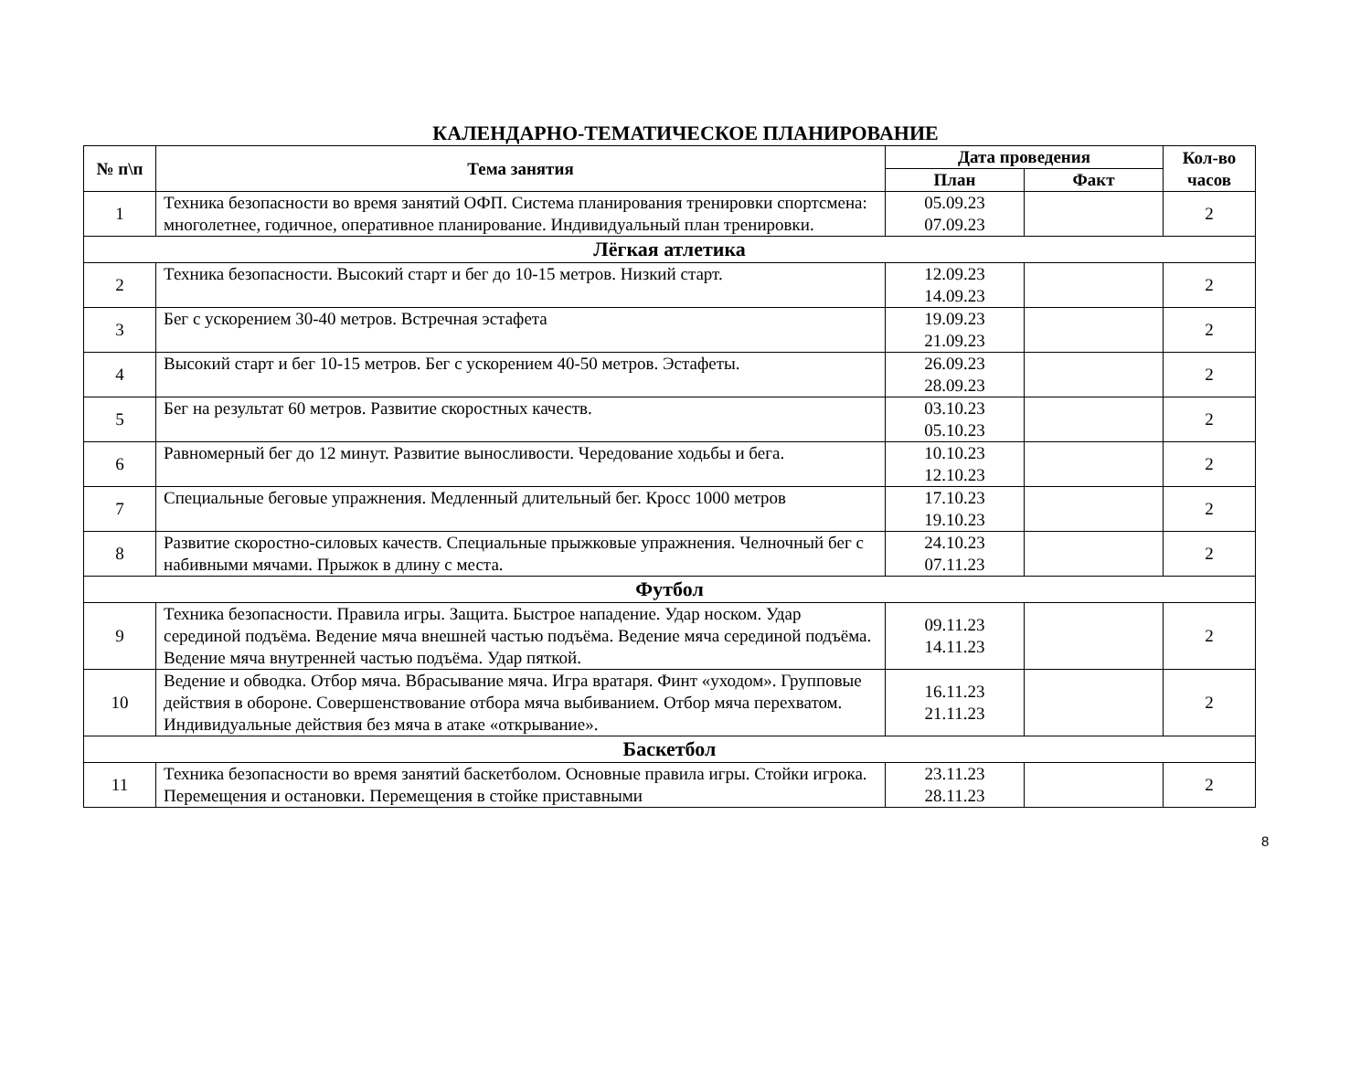КАЛЕНДАРНО-ТЕМАТИЧЕСКОЕ ПЛАНИРОВАНИЕ
| № п\п | Тема занятия | Дата проведения | | Кол-во часов |
| --- | --- | --- | --- | --- |
| | | План | Факт | |
| 1 | Техника безопасности во время занятий ОФП. Система планирования тренировки спортсмена: многолетнее, годичное, оперативное планирование. Индивидуальный план тренировки. | 05.09.23 07.09.23 | | 2 |
| Лёгкая атлетика | | | | |
| 2 | Техника безопасности. Высокий старт и бег до 10-15 метров. Низкий старт. | 12.09.23 14.09.23 | | 2 |
| 3 | Бег с ускорением 30-40 метров. Встречная эстафета | 19.09.23 21.09.23 | | 2 |
| 4 | Высокий старт и бег 10-15 метров. Бег с ускорением 40-50 метров. Эстафеты. | 26.09.23 28.09.23 | | 2 |
| 5 | Бег на результат 60 метров. Развитие скоростных качеств. | 03.10.23 05.10.23 | | 2 |
| 6 | Равномерный бег до 12 минут. Развитие выносливости. Чередование ходьбы и бега. | 10.10.23 12.10.23 | | 2 |
| 7 | Специальные беговые упражнения. Медленный длительный бег. Кросс 1000 метров | 17.10.23 19.10.23 | | 2 |
| 8 | Развитие скоростно-силовых качеств. Специальные прыжковые упражнения. Челночный бег с набивными мячами. Прыжок в длину с места. | 24.10.23 07.11.23 | | 2 |
| Футбол | | | | |
| 9 | Техника безопасности. Правила игры. Защита. Быстрое нападение. Удар носком. Удар серединой подъёма. Ведение мяча внешней частью подъёма. Ведение мяча серединой подъёма. Ведение мяча внутренней частью подъёма. Удар пяткой. | 09.11.23 14.11.23 | | 2 |
| 10 | Ведение и обводка. Отбор мяча. Вбрасывание мяча. Игра вратаря. Финт «уходом». Групповые действия в обороне. Совершенствование отбора мяча выбиванием. Отбор мяча перехватом. Индивидуальные действия без мяча в атаке «открывание». | 16.11.23 21.11.23 | | 2 |
| Баскетбол | | | | |
| 11 | Техника безопасности во время занятий баскетболом. Основные правила игры. Стойки игрока. Перемещения и остановки. Перемещения в стойке приставными | 23.11.23 28.11.23 | | 2 |
8